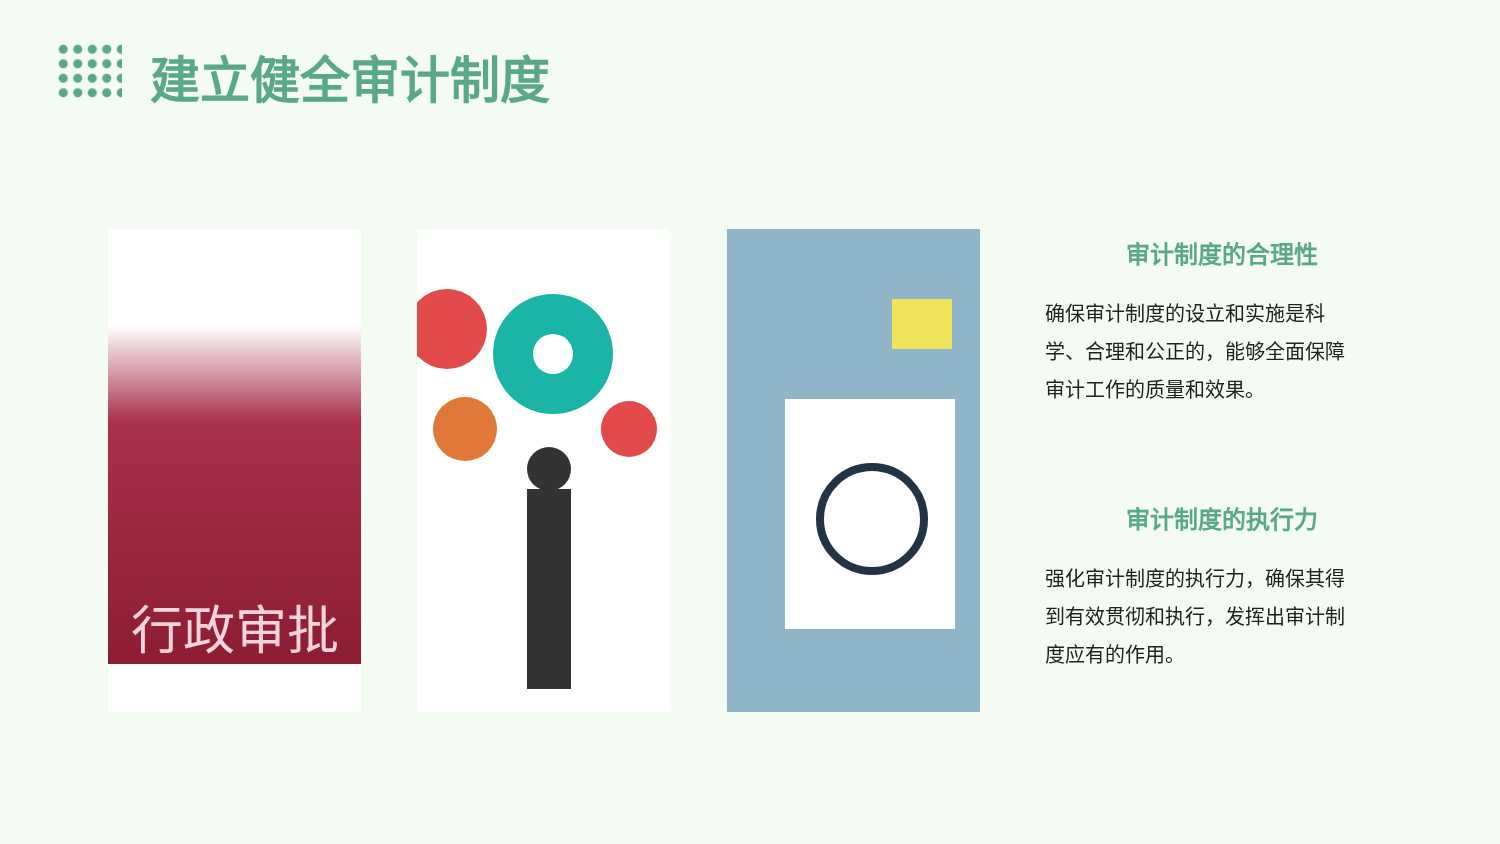建立健全审计制度
行政审批
审计制度的合理性
确保审计制度的设立和实施是科学、合理和公正的，能够全面保障审计工作的质量和效果。
审计制度的执行力
强化审计制度的执行力，确保其得到有效贯彻和执行，发挥出审计制度应有的作用。